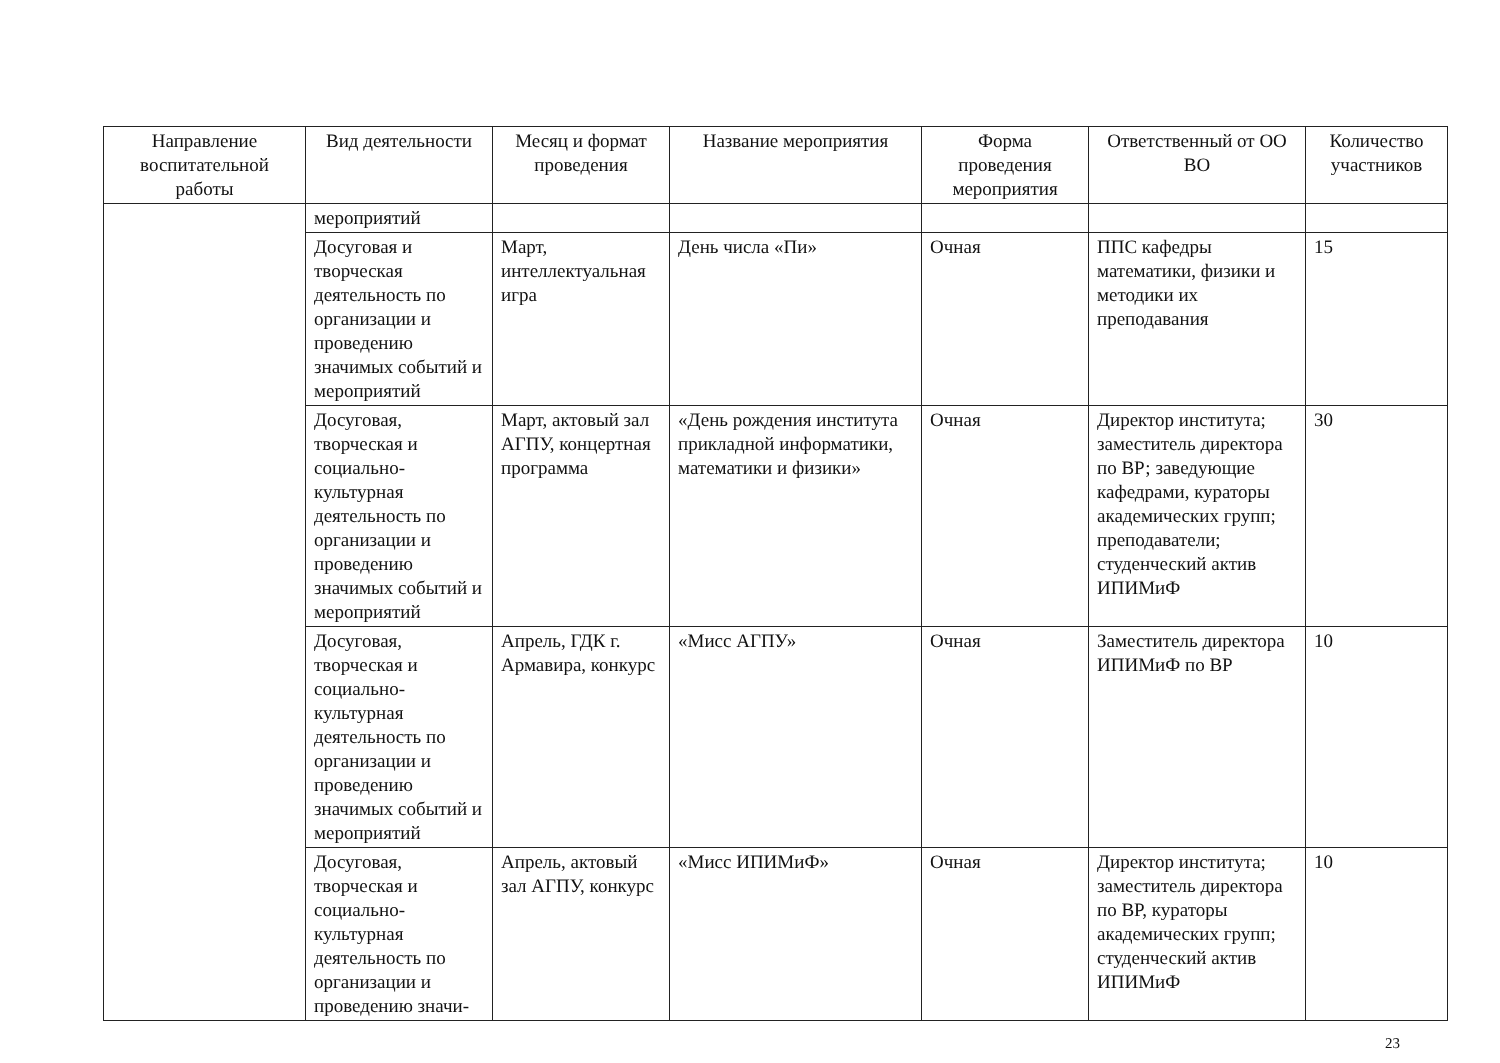| Направление воспитательной работы | Вид деятельности | Месяц и формат проведения | Название мероприятия | Форма проведения мероприятия | Ответственный от ОО ВО | Количество участников |
| --- | --- | --- | --- | --- | --- | --- |
| | мероприятий | | | | | |
| | Досуговая и творческая деятельность по организации и проведению значимых событий и мероприятий | Март, интеллектуальная игра | День числа «Пи» | Очная | ППС кафедры математики, физики и методики их преподавания | 15 |
| | Досуговая, творческая и социально-культурная деятельность по организации и проведению значимых событий и мероприятий | Март, актовый зал АГПУ, концертная программа | «День рождения института прикладной информатики, математики и физики» | Очная | Директор института; заместитель директора по ВР; заведующие кафедрами, кураторы академических групп; преподаватели; студенческий актив ИПИМиФ | 30 |
| | Досуговая, творческая и социально-культурная деятельность по организации и проведению значимых событий и мероприятий | Апрель, ГДК г. Армавира, конкурс | «Мисс АГПУ» | Очная | Заместитель директора ИПИМиФ по ВР | 10 |
| | Досуговая, творческая и социально-культурная деятельность по организации и проведению значи- | Апрель, актовый зал АГПУ, конкурс | «Мисс ИПИМиФ» | Очная | Директор института; заместитель директора по ВР, кураторы академических групп; студенческий актив ИПИМиФ | 10 |
23